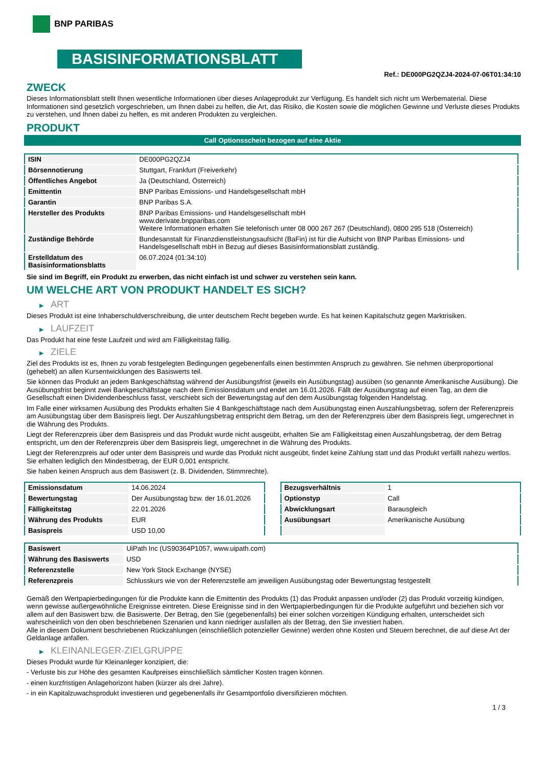BNP PARIBAS
BASISINFORMATIONSBLATT
Ref.: DE000PG2QZJ4-2024-07-06T01:34:10
ZWECK
Dieses Informationsblatt stellt Ihnen wesentliche Informationen über dieses Anlageprodukt zur Verfügung. Es handelt sich nicht um Werbematerial. Diese Informationen sind gesetzlich vorgeschrieben, um Ihnen dabei zu helfen, die Art, das Risiko, die Kosten sowie die möglichen Gewinne und Verluste dieses Produkts zu verstehen, und Ihnen dabei zu helfen, es mit anderen Produkten zu vergleichen.
PRODUKT
Call Optionsschein bezogen auf eine Aktie
| ISIN | DE000PG2QZJ4 |
| Börsennotierung | Stuttgart, Frankfurt (Freiverkehr) |
| Öffentliches Angebot | Ja (Deutschland, Österreich) |
| Emittentin | BNP Paribas Emissions- und Handelsgesellschaft mbH |
| Garantin | BNP Paribas S.A. |
| Hersteller des Produkts | BNP Paribas Emissions- und Handelsgesellschaft mbH www.derivate.bnpparibas.com Weitere Informationen erhalten Sie telefonisch unter 08 000 267 267 (Deutschland), 0800 295 518 (Österreich) |
| Zuständige Behörde | Bundesanstalt für Finanzdienstleistungsaufsicht (BaFin) ist für die Aufsicht von BNP Paribas Emissions- und Handelsgesellschaft mbH in Bezug auf dieses Basisinformationsblatt zuständig. |
| Erstelldatum des Basisinformationsblatts | 06.07.2024 (01:34:10) |
Sie sind im Begriff, ein Produkt zu erwerben, das nicht einfach ist und schwer zu verstehen sein kann.
UM WELCHE ART VON PRODUKT HANDELT ES SICH?
▶ ART
Dieses Produkt ist eine Inhaberschuldverschreibung, die unter deutschem Recht begeben wurde. Es hat keinen Kapitalschutz gegen Marktrisiken.
▶ LAUFZEIT
Das Produkt hat eine feste Laufzeit und wird am Fälligkeitstag fällig.
▶ ZIELE
Ziel des Produkts ist es, Ihnen zu vorab festgelegten Bedingungen gegebenenfalls einen bestimmten Anspruch zu gewähren. Sie nehmen überproportional (gehebelt) an allen Kursentwicklungen des Basiswerts teil.
Sie können das Produkt an jedem Bankgeschäftstag während der Ausübungsfrist (jeweils ein Ausübungstag) ausüben (so genannte Amerikanische Ausübung). Die Ausübungsfrist beginnt zwei Bankgeschäftstage nach dem Emissionsdatum und endet am 16.01.2026. Fällt der Ausübungstag auf einen Tag, an dem die Gesellschaft einen Dividendenbeschluss fasst, verschiebt sich der Bewertungstag auf den dem Ausübungstag folgenden Handelstag.
Im Falle einer wirksamen Ausübung des Produkts erhalten Sie 4 Bankgeschäftstage nach dem Ausübungstag einen Auszahlungsbetrag, sofern der Referenzpreis am Ausübungstag über dem Basispreis liegt. Der Auszahlungsbetrag entspricht dem Betrag, um den der Referenzpreis über dem Basispreis liegt, umgerechnet in die Währung des Produkts.
Liegt der Referenzpreis über dem Basispreis und das Produkt wurde nicht ausgeübt, erhalten Sie am Fälligkeitstag einen Auszahlungsbetrag, der dem Betrag entspricht, um den der Referenzpreis über dem Basispreis liegt, umgerechnet in die Währung des Produkts.
Liegt der Referenzpreis auf oder unter dem Basispreis und wurde das Produkt nicht ausgeübt, findet keine Zahlung statt und das Produkt verfällt nahezu wertlos. Sie erhalten lediglich den Mindestbetrag, der EUR 0,001 entspricht.
Sie haben keinen Anspruch aus dem Basiswert (z. B. Dividenden, Stimmrechte).
| Emissionsdatum | 14.06.2024 |
| Bewertungstag | Der Ausübungstag bzw. der 16.01.2026 |
| Fälligkeitstag | 22.01.2026 |
| Währung des Produkts | EUR |
| Basispreis | USD 10,00 |
| Bezugsverhältnis | 1 |
| Optionstyp | Call |
| Abwicklungsart | Barausgleich |
| Ausübungsart | Amerikanische Ausübung |
| Basiswert | UiPath Inc (US90364P1057, www.uipath.com) |
| Währung des Basiswerts | USD |
| Referenzstelle | New York Stock Exchange (NYSE) |
| Referenzpreis | Schlusskurs wie von der Referenzstelle am jeweiligen Ausübungstag oder Bewertungstag festgestellt |
Gemäß den Wertpapierbedingungen für die Produkte kann die Emittentin des Produkts (1) das Produkt anpassen und/oder (2) das Produkt vorzeitig kündigen, wenn gewisse außergewöhnliche Ereignisse eintreten. Diese Ereignisse sind in den Wertpapierbedingungen für die Produkte aufgeführt und beziehen sich vor allem auf den Basiswert bzw. die Basiswerte. Der Betrag, den Sie (gegebenenfalls) bei einer solchen vorzeitigen Kündigung erhalten, unterscheidet sich wahrscheinlich von den oben beschriebenen Szenarien und kann niedriger ausfallen als der Betrag, den Sie investiert haben.
Alle in diesem Dokument beschriebenen Rückzahlungen (einschließlich potenzieller Gewinne) werden ohne Kosten und Steuern berechnet, die auf diese Art der Geldanlage anfallen.
▶ KLEINANLEGER-ZIELGRUPPE
Dieses Produkt wurde für Kleinanleger konzipiert, die:
- Verluste bis zur Höhe des gesamten Kaufpreises einschließlich sämtlicher Kosten tragen können.
- einen kurzfristigen Anlagehorizont haben (kürzer als drei Jahre).
- in ein Kapitalzuwachsprodukt investieren und gegebenenfalls ihr Gesamtportfolio diversifizieren möchten.
1 / 3